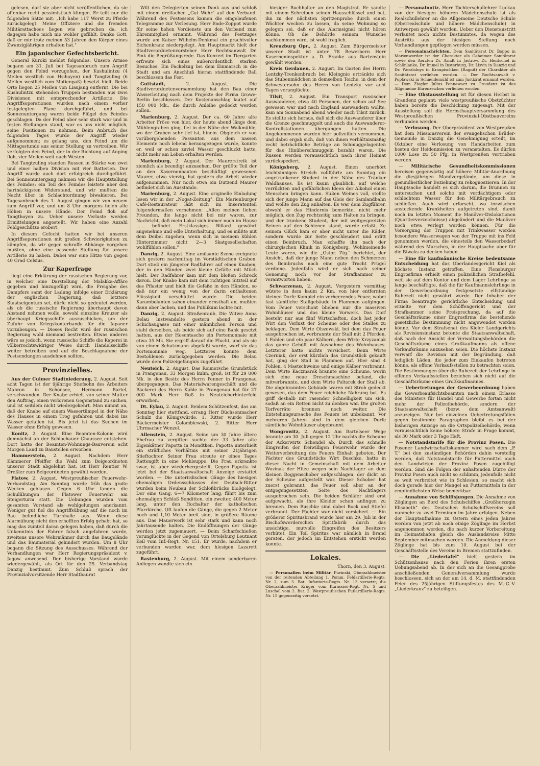gelesen, darf sie aber nicht veröffentlichen, da sie offenbar recht pessimistisch klingen. Er teilt nur die folgenden Sätze mit: „Ich habe 117 Werst zu Pferde zurückgelegt. Meine Offiziere und die fremden Militärattachees liegen wie gebrochen da, ich dagegen habe mich nie wohler gefühlt. Danke Gott, daß er mir trotz meinen 53 Jahren den Körper eines Zwanzigjährigen erhalten hat."
Ein japanischer Gefechtsbericht.
General Kuroki meldet folgendes: Unsere Armee begann am 31. Juli bei Tagesanbruch zum Angriff gegen den Feind vorzugehen, der Kushulintzu (4 Meilen westlich von Hsihoyen) und Tangtzuling (6 Meilen westlich vom Motienpaß) besetzt hielt. Beide Orte liegen 25 Meilen von Liaujang entfernt. Die bei Kushulintzu stehenden Truppen bestanden aus zwei Divisionen mit entsprechender Artillerie. Die Angriffsoperationen wurden nach einem vorher festgelegten Plane durchgeführt, und bei Sonnenuntergang waren beide Flügel des Feindes geschlagen. Da der Feind aber sehr stark war und in festen Stellungen stand, war es uns nicht möglich, seine Positionen zu nehmen. Beim Anbruch des folgenden Tages wurde der Angriff wieder aufgenommen; es gelang uns, den Feind um die Mittagsstunde aus seiner Stellung zu vertreiben. Wir verfolgten den Feind, der in der Richtung auf Anping floh, vier Meilen weit nach Westen.
Bei Tangtzuling standen Russen in Stärke von zwei und einer halben Division mit vier Batterien. Der Angriff wurde auch dort erfolgreich durchgeführt. Bei Sonnenuntergang nahmen wir die Hauptstellung des Feindes; ein Teil des Feindes leistete aber den hartnäckigsten Widerstand, und wir mußten die Nacht über in Schlachtordnung biwakieren. Bei Tagesanbruch des 1. August gingen wir von neuem zum Angriff vor, und um 8 Uhr morgens fielen alle Höhen in unsere Hände. Der Feind floh auf Tangthoyen zu. Ueber unsere Verluste werden Ermittelungen angestellt. Wir haben eine Anzahl Feldgeschütze erobert.
In diesem Gefecht hatten wir bei unseren Angriffsoperationen mit großen Schwierigkeiten zu kämpfen, da wir gegen schroffe Abhänge vorgehen mußten, ohne eine passende Stellung für unsere Artillerie zu haben. Dabei war eine Hitze von gegen 40 Grad Celsius.
Zur Kaperfrage
liegt eine Erklärung der russischen Regierung vor, in welcher eine Darstellung der Malakka-Affäre gegeben und hinzugefügt wird, die Freigabe des Dampfers samt der Ladung infolge einer Erklärung der englischen Regierung, daß letztere Staatseigentum sei, dürfe nicht so gedeutet werden, als ob die russische Regierung überhaupt davon Abstand nehmen wolle, sowohl einzelne Kreuzer als überhaupt Kriegsschiffe auszuschicken, um der Zufuhr von Kriegskonterbande für die Japaner vorzubeugen. — Dieses Recht wird der russischen Regierung wohl niemand bestreiten. Etwas anderes wäre es jedoch, wenn russische Schiffe die Kaperei in völkerrechtswidriger Weise durch Handelsschiffe weiter betreiben und auf die Beschlagnahme der Postsendungen ausdehnen sollten.
Provinzielles.
Aus der Culmer Stadtniederung, 2. August. Seit acht Tagen ist der 9jährige Stiefsohn des Arbeiters Mahron in Schönsee, Hermann Bartel, verschwunden. Der Knabe erhielt von seiner Mutter den Auftrag, einen verlorenen Gegenstand zu suchen, und ist seitdem nicht wiedergekehrt. Man nimmt an, daß der Knabe auf einem Wassertümpel in der Nähe des Hauses in einem Trog gefahren und dabei ins Wasser gefallen ist. Bis jetzt ist das Suchen im Wasser ohne Erfolg gewesen.
Konitz, 2. August. Eine Beamten-Kolonie wird demnächst an der Schlochauer Chaussee entstehen. Dort hatte der Beamten-Wohnungs-Bauverein acht Morgen Land zu Baustellen erworben.
Hammerstein, 2. August. Nachdem Herr Kämmerer Pfeiffer die Wahl zum Beigeordneten unserer Stadt abgelehnt hat, ist Herr Rentier W. Dreßler zum Beigeordneten gewählt worden.
Flatow, 2. August. Westpreußischer Feuerwehr-Verbandstag. Am Sonntag wurde früh das große Wecken geblasen. Gegen 6 Uhr fanden die Schulübungen der Flatower Feuerwehr am Steigerturm statt. Die Uebungen wurden vom gesamten Vorstand als wohlgelungen anerkannt. Weniger gut fiel die Angriffsübung auf die noch im Bau befindliche Turnhalle aus. Wenn diese Alarmübung nicht den erhofften Erfolg gehabt hat, so mag das zumteil daran gelegen haben, daß durch die Unkenntnis der Fahrer falsch angefahren wurde, zweitens unsere Wehrmänner durch das Baugelände und das Baumaterial gehindert wurden. Um 8 Uhr begann die Sitzung des Ausschusses. Während der Verhandlungen war Herr Regierungspräsident v. Jagow anwesend. Der bisherige Vorstand wurde wiedergewählt, als Ort für den 25. Verbandstag Danzig bestimmt. Zum Schluß sprach der Provinzialvorsitzende Herr Stadtbaurat
Wilt den Delegierten seinen Dank aus und schloß mit einem dreifachen „Gut Wehr" auf den Verband. Während des Festessens kamen die eingelaufenen Telegramme zur Verlesung. Herr Bade-Zoppot wurde für seine hohen Verdienste um den Verband zum Ehrenmitglied ernannt. Während des Festzuges wurde am Kaiser Wilhelm-Denkmal ein prachtvoller Eichenkranz niedergelegt. Am Hauptmarkt hielt der Stadtverordnetenvorsteher Herr Rechtsanwalt Dr. Pink die Begrüßungsrede. Das Konzert im Tiergarten erfreute sich eines außerordentlich starken Besuches. Ein Fackelzug bei dem Einmarsch in die Stadt und am Anschluß hieran stattfindende Ball beschlossen das Fest.
Guttstadt, 2. August. Die Stadtverordnetenversammlung hat den Bau einer Wasserleitung nach dem Projekte der Firma Growe-Berlin beschlossen. Der Kostenanschlag lautet auf 150 000 Mk., die durch Anleihe gedeckt werden sollen.
Marienburg, 2. August. Der ca. 60 Jahre alte Arbeiter Fröse von hier, der heute abend längs dem Mühlengraben ging, fiel in der Nähe der Walkmühle, wo der Graben sehr tief ist, hinein. Obgleich er von vorübergehenden Passanten aus dem nassen Elemente noch lebend herausgezogen wurde, konnte er, weil er schon zuviel Wasser geschluckt hatte, nicht mehr am Leben erhalten werden.
Marienburg, 2. August. Der Maurerstreik ist ziemlich als beendigt anzusehen. Der größte Teil der an den Kasernenbauten beschäftigt gewesenen Maurer, etwa vierzig, hat gestern die Arbeit wieder aufgenommen. Nur noch etwa ein Dutzend Maurer befindet sich im Ausstande.
Marienburg, 2. August. Eine originelle Einladung lesen wir in der „Nogat-Zeitung". Ein Marienburger Café-Restaurateur läßt sich im Inseratenteil folgendermaßen vernehmen: „Allen meinen lieben Freunden, die lange nicht bei mir waren, zur Nachricht, daß mein Lokal sich immer noch im Hause ...... befindet. Erstklassiges Billard gewährt angenehme und edle Unterhaltung, und es müßte mit dem Deibel zugehen, wenn sich in meinem kühlen Hinterzimmer nicht 2—3 Skatgesellschaften wohlfühlen sollen."
Danzig, 2. August. Eine amüsante Szene ereignete sich gestern nachmittag im Vorstädtischen Graben. Dort stieß ein jüngerer Radfahrer auf einen Knaben, der in den Händen zwei kleine Gefäße mit Milch hielt. Der Radfahrer kam mit dem bloßen Schreck davon. Der Knabe kam mit dem richtigen Sitzteil auf das Pflaster und hielt die Gefäße in den Händen, so daß nur ein wenig von der darin enthaltenen Flüssigkeit verschüttet wurde. Die beiden Karambolanten sahen einander ernsthaft an, mußten dann aber lachen, und das Publikum lachte mit.
Danzig, 2. August. Straßenraub. Die Witwe Anna Belau lustwandelte gestern abend in der Schichaugasse mit einer männlichen Person und stahl derselben, als beide sich auf eine Bank gesetzt hatten, aus der Hosentasche ein Portemonnaie mit etwa 35 Mk. Sie ergriff darauf die Flucht, und als sie von einem Schutzmann abgefaßt wurde, warf sie das Portemonnaie weg. Letzteres konnte dem Bestohlenen zurückgegeben werden. Die Belau wurde dem Polizeigefängnis zugeführt.
Neuteich, 2. August. Das Reimersche Grundstück in Prangenau, 33 Morgen kulm. groß, ist für 29 000 Mk. in den Besitz des Herrn Penner in Prangenau übergegangen. Das Materialwarengeschäft und die Bäckerei des Herrn Kuhle in Prangenau hat für 27 000 Mark Herr Roß in Neuteicherhinterfeld erworben.
Dt. Eylau, 2. August. Beidem Schützenfest, das am Sonntag hier stattfand, errang Herr Büchsenmacher Schulz die Königswürde. 1. Ritter wurde Herr Bäckermeister Golombiewski, 2. Ritter Herr Uhrmacher Wenzel.
Allenstein, 2. August. Seine um 30 Jahre ältere Ehefrau zu vergiften suchte der 33 Jahre alte Eigenkätner Papotta in Mondtken. Papotta unterhielt ein sträfliches Verhältnis mit seiner 21jährigen Stieftochter. Seiner Frau streute er eines Tages Rattengift in eine Mehlsuppe. Die Frau erkrankte zwar, ist aber wiederhergestellt. Gegen Papotta ist jetzt bei der Staatsanwaltschaft Anzeige erstattet worden. — Die unterirdischen Gänge des hiesigen ehemaligen Ordensschlosses der Deutsch-Ritter wurden beim Neubau der Schloßbrücke bloßgelegt. Der eine Gang, 6—7 Kilometer lang, führt bis zum ehemaligen Schloß Sonditten, ein zweiter, 400 Meter lang, unter den Hochaltar der katholischen Pfarrkirche. Oft laufen die Gänge, die gegen 2 Meter hoch und 1,10 Meter breit sind, in größere Räume aus. Das Mauerwerk ist sehr stark und kann noch Jahrtausende halten. Die Endöffnungen der Gänge werden jetzt zugemauert. — Beim Scharfschießen verunglückte in der Gegend von Ortelsburg Leutnant Keil vom Inf.-Regt. Nr. 151. Er wurde, nachdem er verbunden worden war, dem hiesigen Lazarett zugeführt.
Rastenburg, 2. August. Mit einem sonderbaren Anliegen wandte sich ein
hiesiger Buchhalter an den Magistrat. Er sandte mit einem Schreiben seinen Hausschlüssel und bat, ihn zu der nächsten Spritzenprobe durch einen Wächter wecken zu lassen, da seine Wohnung so gelegen sei, daß er das Alarmsignal nicht hören könne. Ob die Behörde seinem Wunsche nachkommen wird, ist wohl fraglich.
Kreuzburg Opr., 2. August. Zum Bürgermeister unserer Stadt ist unter 78 Bewerbern Herr Kaserneninspektor a. D. Franke aus Bartenstein gewählt worden.
Kreis Gerdauen, 2. August. Im Garten des Herrn Lentzky-Trenkenbruch bei Kleingnie ertränkte sich das Stubenmädchen in demselben Teiche, in dem der Schwestersohn des Herrn von Lentzky vor acht Tagen verunglückte.
Tilsit, 2. August. Ein Transport russischer Auswanderer, etwa 40 Personen, der schon auf See gewesen war und nach England auswandern wollte, kam am Sonnabend abend wieder nach Tilsit zurück. Es stellte sich heraus, daß sich die Auswanderer über die Grenze geschmuggelt und auch die Auswanderer-Kontrollstationen übergangen hatten. Die Angekommenen wurden hier polizeilich vernommen, und dabei ergab sich, daß von ihnen verhältnismäßig recht beträchtliche Beträge an Schmuggelagenten für das Hinüberschmuggeln bezahlt waren. Die Russen werden voraussichtlich nach ihrer Heimat zurückspediert.
Königsberg, 2. August. Einen unerhört leichtsinnigen Streich vollführte am Sonntag ein angetrunkener Student in der Nähe des Tränker Waldhauses. Es ist kaum glaublich, auf welche verrückten und gefährlichen Ideen der Alkohol einen Menschen bringen kann. Süßen Weines voll, stellte sich der junge Mann auf das Gleis der Samlandbahn und wollte den Zug anhalten. Es war dem Zugführer, obwohl er das Hindernis bemerkte, nicht mehr möglich, den Zug rechtzeitig zum Halten zu bringen, und der trunkene Student, der mit weitgespreizten Beinen auf den Schienen stand, wurde erfaßt. Zu seinem Glück kam er aber nicht unter die Räder, sondern wurde zur Seite geschleudert und erlitt einen Beinbruch. Man schaffte ihn nach der chirurgischen Klinik in Königsberg. Wohlmeinende Leute waren, wie die „Ostpr. Ztg." berichtet, der Ansicht, daß der junge Mann neben den Schmerzen des Beinbruchs noch eine gute Tracht Prügel verdiene. Jedenfalls wird er sich nach seiner Genesung noch vor der Strafkammer zu verantworten haben.
Schwarzenau, 2. August. Vorgestern vormittag wütete in dem kaum 2 Km. von hier entfernten kleinen Dorfe Kompiel ein verheerendes Feuer, wobei fast sämtliche Stallgebäude in Flammen aufgingen. Vom Feuer verschont blieben nur die massiven Wohnhäuser und das kleine Vorwerk. Das Dorf besteht nur aus fünf Wirtschaften, doch hat jeder Wirt den Verlust der Scheune oder des Stalles zu beklagen. Dem Wirte Olszewski, bei dem das Feuer ausgebrochen ist, verbrannte der Stall mit 2 Pferden, 1 Fohlen und ein paar Kälbern, dem Wirte Krzyzaniak das ganze Gehöft mit Ausnahme des Wohnhauses. Letzterer hatte nichts versichert. Beim Wirte Czerniak, der erst kürzlich das Grundstück gekauft hat, ging der Stall in Flammen auf. Hier sind 4 Fohlen, 4 Mastschweine und einige Kälber verbrannt. Dem Wirte Kaczmarek brannte eine Scheune, worin sich eine neue Dreschmaschine befand, die mitverbrannte, und dem Wirte Poltorek der Stall ab. Die abgebrannten Gebäude waren mit Stroh gedeckt gewesen, das dem Feuer reichliche Nahrung bot. Es griff deshalb mit rasender Schnelligkeit um sich, sodaß an ein Retten nicht zu denken war. Die großen Torfvorräte brennen noch weiter. Die Entstehungsursache des Feuers ist unbekannt. Vor mehreren Jahren sind in dem gleichen Dorfe sämtliche Wohnhäuser abgebrannt.
Wongrowitz, 2. August. Am Bartelseer Wege brannte am 30. Juli gegen 12 Uhr nachts die Scheune der Ackerwirts Schendel ab. Durch das schnelle Eingreifen der freiwilligen Feuerwehr wurde der Weiterverbreitung des Feuers Einhalt geboten. Der Pächter des Grundstücks Wirt Buschke, hatte in dieser Nacht in Gemeinschaft mit dem Arbeiter Wozinak der Hitze wegen sein Nachtlager an dem kleinen Roggenschober aufgeschlagen, der dicht an der Scheune aufgestellt war. Dieser Schober hat zuerst gebrannt, das Feuer soll aber an der entgegengesetzten Seite des Nachtlagers ausgebrochen sein. Die beiden Schläfer sind erst aufgewacht, als ihre Kleider schon anfingen zu brennen. Dem Buschke sind dabei Rock und Stiefel verbrannt. Der Pächter war nicht versichert. — Ein größerer Spiritusbrand wurde hier am 29. Juli in der Bischofswerderschen Spritfabrik durch das unsichtige, mutvolle Eingreifen des Besitzers verhütet. Ein Teil Spiritus war nämlich in Brand geraten, der jedoch im Entstehen erstickt werden konnte.
Lokales.
Thorn, den 3. August.
— Personalien beim Militär. Piwinski, Oberzahlmeister von der reitenden Abteilung 1. Pomm. Feldartillerie-Regts. Nr. 2, zum 3. Bat. Infanterie-Regts. Nr. 13 versetzt; die Oberzahlmeister Krüger vom Kürassier-Regt. Nr. 5 und Luschel vom 2. Bat. 2. Westpreußischen Fußartillerie-Regts. Nr. 15 gegenseitig versetzt.
— Personalnotiz. Herr Töchterschullehrer Luckau von der hiesigen höheren Mädchenschule ist als Realschullehrer an die Allgemeine Deutsche Schule (Oberrealschule und höhere Mädchenschule) in Antwerpen gewählt worden. Ueber den Dienstaustritt verlautet noch nichts Bestimmtes, da wegen des Austritts aus der hiesigen Stellung noch Verhandlungen gepflogen werden müssen.
— Personalnachrichten. Dem Sanitätsrat Dr. Boppo in Marienwerder ist der Charakter als Geheimer Sanitätsrat sowie den Aerzten Dr. Arndt in Jastrow, Dr. Hentschel in Schönlanke, Dr. Immel in Insterburg, Dr. Lisvin in Danzig und Dr. Weszlalnys in Kraupischken (Ragnit) der Charakter als Sanitätsrat verliehen worden. — Der Rechtsanwalt v. Popławski in Schneidemühl ist zum Justizrat ernannt worden. — Dem Ziegler Julius Ponnewacz zu Graudenz ist das Allgemeine Ehrenzeichen verliehen worden.
— Eine Obstausstellung ist für diesen Herbst in Graudenz geplant; viele westpreußische Obstzüchter haben bereits die Beschickung zugesagt. Mit der Ausstellung soll die Herbsthauptversammlung des Westpreußischen Provinzial-Obstbauvereins verbunden werden.
— Verlosung. Der Oberpräsident von Westpreußen hat dem Missionsverein der evangelischen Brüder-Gemeinde in Danzig die Genehmigung erteilt, im Oktober eine Verlosung von Handarbeiten zum besten der Heidenmission zu veranstalten. Es dürfen 1000 Lose zu 50 Pfg. in Westpreußen vertrieben werden.
— Militärische Gesundheitskommissionen bereisen gegenwärtig auf höhere Militär-Anordnung die diesjährigen Manövergelände, um diese in gesundheitlicher Beziehung zu rekognoszieren. In der Hauptsache handelt es sich darum, die Brunnen zu untersuchen und solche mit verdächtigem oder schlechtem Wasser für den Militärgebrauch zu schließen. Auch wird erforscht, wo inzwischen ansteckende Krankheiten aufgetreten sind, damit noch im letzten Moment die Manöver-Dislokationen (Quartierverzeichnisse) abgeändert und die Manöver noch etwa verlegt werden können. Für die Versorgung der Truppen mit Trinkwasser werden besondere Wasserwagen von der Truppe mit ins Feld genommen werden, die einesteils den Wasserbedarf während des Marsches, in der Hauptsache aber für die Biwaks zu decken haben.
— Eine für kaufmännische Kreise bedeutsame Entscheidung hat das Oberlandesgericht Kiel als höchste Instanz getroffen. Eine Flensburger Engrosfirma erhielt einen polizeilichen Strafbefehl, weil sie auf dem Kontor und dem Lager Lehrlinge so lange beschäftigte, daß die für Kaufmannslehrlinge in der Gewerbeordnung festgesetzte elfstündige Ruhezeit nicht gewährt wurde. Der Inhaber der Firma beantragte gerichtliche Entscheidung und erzielte vor dem Schöffengericht und der Strafkammer seine Freisprechung, da auf die Geschäftsräume einer Engrosfirma die bestehende gesetzliche Bestimmung nicht angewendet werden könne. Vor dem Strafsenat des Kieler Landgerichts als Revisionsinstanz betonte die Staatsanwaltschaft, daß nach der Ansicht der Verwaltungsbehörden die Geschäftsräume eines Großkaufmanns als offene Verkaufsräume anzusehen seien. Die höchste Instanz verwarf die Revision mit der Begründung, daß lediglich Läden, die jeder zum Einkaufen betreten könne, als offene Verkaufsstellen zu betrachten seien. Die Bestimmungen über die Ruhezeit der Lehrlinge in offenen Verkaufsstellen beziehen sich nicht auf die Geschäftsräume eines Großkaufmannes.
— Uebertretungen der Gewerbeordnung haben die Gewerbeaufsichtsbeamten nach einem Erlasse des Ministers für Handel und Gewerbe fortan nicht mehr der Polizeibehörde, sondern der Staatsanwaltschaft (bezw. dem Amtsanwalt) anzuzeigen. Nur bei einzelnen Uebertretungsfällen gegen bestimmte Paragraphen bleibt es bei der bisherigen Anzeige an die Ortspolizeibehörde, wenn voraussichtlich keine höhere Strafe in Frage kommt, als 30 Mark oder 3 Tage Haft.
— Notstandstarife für die Provinz Posen. Die Posener Landwirtschaftskammer wird nach dem „P. T." bei den zuständigen Behörden dahin vorstellig werden, daß Notstandstarife für Futtermittel auch den Landwirten der Provinz Posen zugebilligt werden. Sind die Folgen der anhaltenden Dürre der Provinz Posen auch nicht so schlimm, jedenfalls nicht so weit verbreitet wie in Schlesien, so macht sich doch gerade hier der Mangel an Futtermitteln in der empfindlichsten Weise bemerkbar.
— Annahme von Schiffsjungen. Die Annahme von Zöglingen an Bord des Schulschiffes „Großherzogin Elisabeth" des Deutschen Schulschiffvereins soll nunmehr zu zwei Terminen im Jahre erfolgen. Neben der Hauptaufnahme zu Ostern eines jeden Jahres werden von jetzt ab noch einige Zöglinge im Herbst angenommen werden, die nach kurzer Vorbereitung im Heimatshafen gleich die Auslandsreise Mitte September mitmachen werden. Die Anmeldung dieser Zöglinge hat bis zum 10. August bei der Geschäftsstelle des Vereins in Bremen stattzufinden.
— Die „Liedertafel" hielt gestern im Schützenhause nach den Ferien ihren ersten Uebungsabend ab. In der sich an die Gesangprobe anschließenden Generalversammlung wurde beschlossen, sich an der am 14. d. M. stattfindenden Feier des 25jährigen Stiftungsfestes des M.-G.-V. „Liederkranz" zu beteiligen.